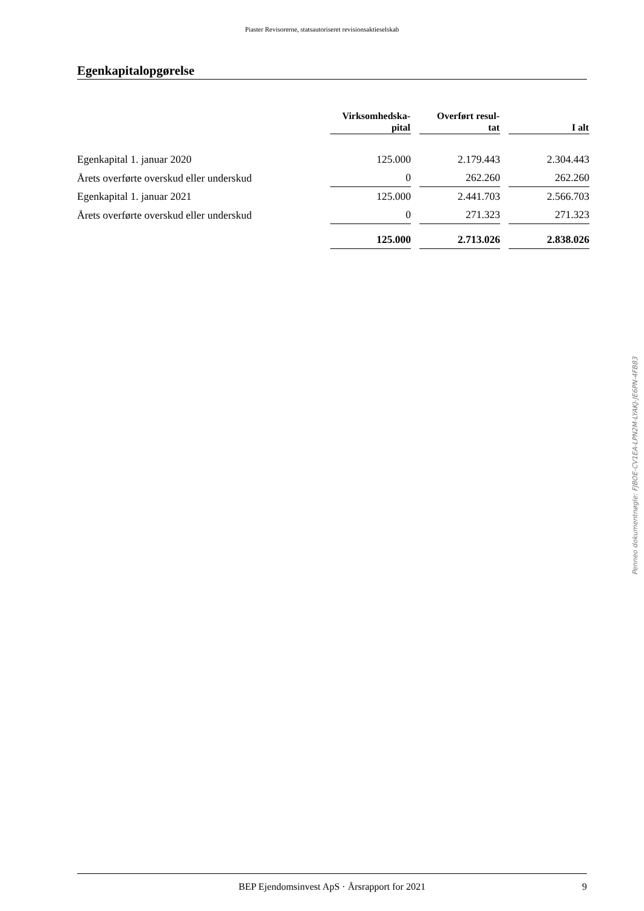Piaster Revisorerne, statsautoriseret revisionsaktieselskab
Egenkapitalopgørelse
| | Virksomhedska- pital | | Overført resul- tat | | I alt |
| --- | --- | --- | --- | --- | --- |
| Egenkapital 1. januar 2020 | 125.000 | | 2.179.443 | | 2.304.443 |
| Årets overførte overskud eller underskud | 0 | | 262.260 | | 262.260 |
| Egenkapital 1. januar 2021 | 125.000 | | 2.441.703 | | 2.566.703 |
| Årets overførte overskud eller underskud | 0 | | 271.323 | | 271.323 |
| | 125.000 | | 2.713.026 | | 2.838.026 |
Penneo dokumentnøgle: FJBOE-CV1EA-LPN2M-LYAKJ-JE6PN-4FB83
BEP Ejendomsinvest ApS · Årsrapport for 2021 9